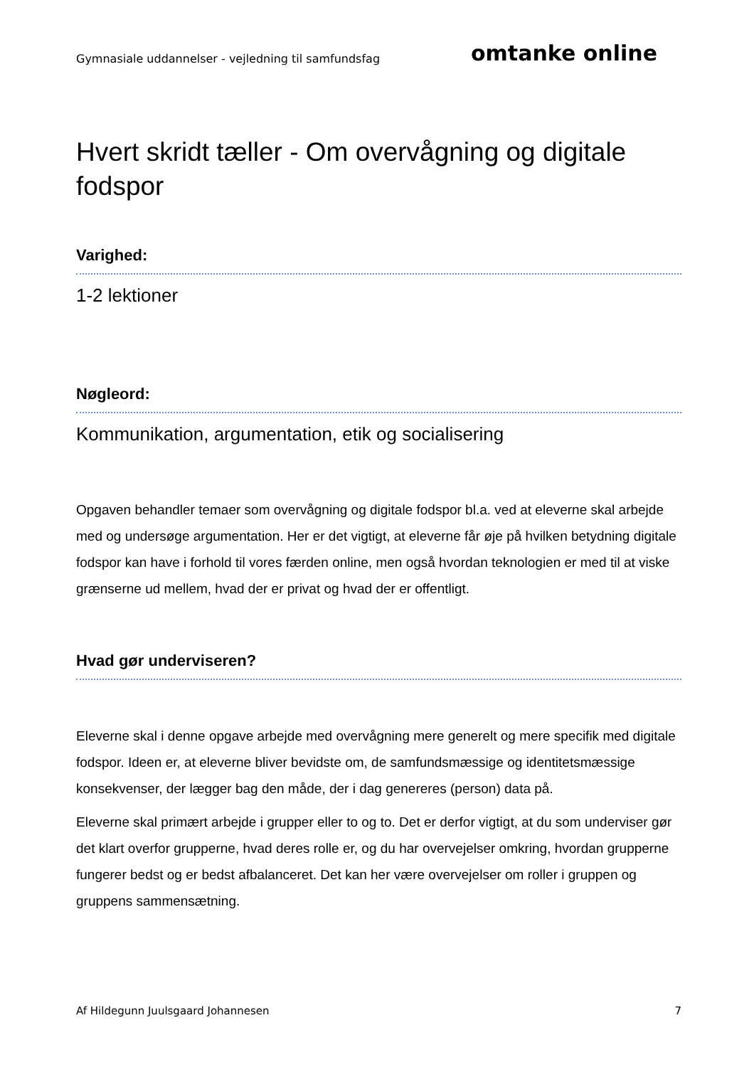Gymnasiale uddannelser - vejledning til samfundsfag omtanke online
Hvert skridt tæller - Om overvågning og digitale fodspor
Varighed:
1-2 lektioner
Nøgleord:
Kommunikation, argumentation, etik og socialisering
Opgaven behandler temaer som overvågning og digitale fodspor bl.a. ved at eleverne skal arbejde med og undersøge argumentation. Her er det vigtigt, at eleverne får øje på hvilken betydning digitale fodspor kan have i forhold til vores færden online, men også hvordan teknologien er med til at viske grænserne ud mellem, hvad der er privat og hvad der er offentligt.
Hvad gør underviseren?
Eleverne skal i denne opgave arbejde med overvågning mere generelt og mere specifik med digitale fodspor. Ideen er, at eleverne bliver bevidste om, de samfundsmæssige og identitetsmæssige konsekvenser, der lægger bag den måde, der i dag genereres (person) data på.
Eleverne skal primært arbejde i grupper eller to og to. Det er derfor vigtigt, at du som underviser gør det klart overfor grupperne, hvad deres rolle er, og du har overvejelser omkring, hvordan grupperne fungerer bedst og er bedst afbalanceret. Det kan her være overvejelser om roller i gruppen og gruppens sammensætning.
Af Hildegunn Juulsgaard Johannesen 7